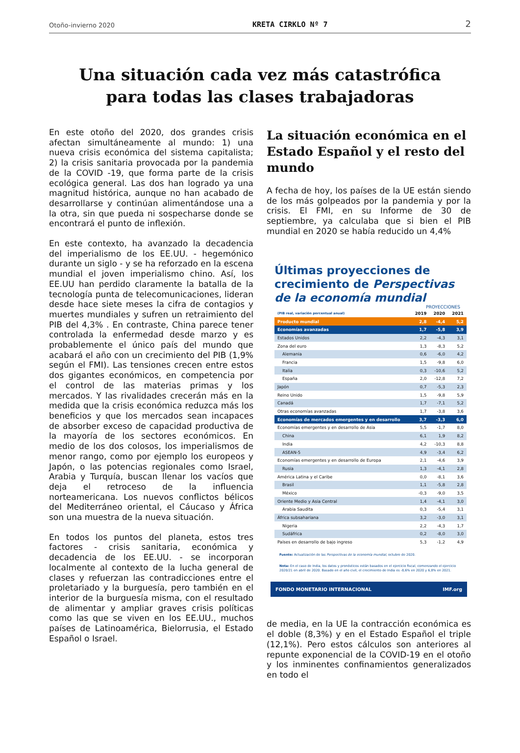Otoño-invierno 2020 KRETA CIRKLO Nº 7 2
Una situación cada vez más catastrófica
para todas las clases trabajadoras
En este otoño del 2020, dos grandes crisis afectan simultáneamente al mundo: 1) una nueva crisis económica del sistema capitalista; 2) la crisis sanitaria provocada por la pandemia de la COVID -19, que forma parte de la crisis ecológica general. Las dos han logrado ya una magnitud histórica, aunque no han acabado de desarrollarse y continúan alimentándose una a la otra, sin que pueda ni sospecharse donde se encontrará el punto de inflexión.
En este contexto, ha avanzado la decadencia del imperialismo de los EE.UU. - hegemónico durante un siglo - y se ha reforzado en la escena mundial el joven imperialismo chino. Así, los EE.UU han perdido claramente la batalla de la tecnología punta de telecomunicaciones, lideran desde hace siete meses la cifra de contagios y muertes mundiales y sufren un retraimiento del PIB del 4,3% . En contraste, China parece tener controlada la enfermedad desde marzo y es probablemente el único país del mundo que acabará el año con un crecimiento del PIB (1,9% según el FMI). Las tensiones crecen entre estos dos gigantes económicos, en competencia por el control de las materias primas y los mercados. Y las rivalidades crecerán más en la medida que la crisis económica reduzca más los beneficios y que los mercados sean incapaces de absorber exceso de capacidad productiva de la mayoría de los sectores económicos. En medio de los dos colosos, los imperialismos de menor rango, como por ejemplo los europeos y Japón, o las potencias regionales como Israel, Arabia y Turquía, buscan llenar los vacíos que deja el retroceso de la influencia norteamericana. Los nuevos conflictos bélicos del Mediterráneo oriental, el Cáucaso y África son una muestra de la nueva situación.
En todos los puntos del planeta, estos tres factores - crisis sanitaria, económica y decadencia de los EE.UU. - se incorporan localmente al contexto de la lucha general de clases y refuerzan las contradicciones entre el proletariado y la burguesía, pero también en el interior de la burguesía misma, con el resultado de alimentar y ampliar graves crisis políticas como las que se viven en los EE.UU., muchos países de Latinoamérica, Bielorrusia, el Estado Español o Israel.
La situación económica en el Estado Español y el resto del mundo
A fecha de hoy, los países de la UE están siendo de los más golpeados por la pandemia y por la crisis. El FMI, en su Informe de 30 de septiembre, ya calculaba que si bien el PIB mundial en 2020 se había reducido un 4,4%
Últimas proyecciones de crecimiento de Perspectivas de la economía mundial
PROYECCIONES
| (PIB real, variación porcentual anual) | 2019 | 2020 | 2021 |
| --- | --- | --- | --- |
| Producto mundial | 2,8 | -4,4 | 5,2 |
| Economías avanzadas | 1,7 | -5,8 | 3,9 |
| Estados Unidos | 2,2 | -4,3 | 3,1 |
| Zona del euro | 1,3 | -8,3 | 5,2 |
| Alemania | 0,6 | -6,0 | 4,2 |
| Francia | 1,5 | -9,8 | 6,0 |
| Italia | 0,3 | -10,6 | 5,2 |
| España | 2,0 | -12,8 | 7,2 |
| Japón | 0,7 | -5,3 | 2,3 |
| Reino Unido | 1,5 | -9,8 | 5,9 |
| Canadá | 1,7 | -7,1 | 5,2 |
| Otras economías avanzadas | 1,7 | -3,8 | 3,6 |
| Economías de mercados emergentes y en desarrollo | 3,7 | -3,3 | 6,0 |
| Economías emergentes y en desarrollo de Asia | 5,5 | -1,7 | 8,0 |
| China | 6,1 | 1,9 | 8,2 |
| India | 4,2 | -10,3 | 8,8 |
| ASEAN-5 | 4,9 | -3,4 | 6,2 |
| Economías emergentes y en desarrollo de Europa | 2,1 | -4,6 | 3,9 |
| Rusia | 1,3 | -4,1 | 2,8 |
| América Latina y el Caribe | 0,0 | -8,1 | 3,6 |
| Brasil | 1,1 | -5,8 | 2,8 |
| México | -0,3 | -9,0 | 3,5 |
| Oriente Medio y Asia Central | 1,4 | -4,1 | 3,0 |
| Arabia Saudita | 0,3 | -5,4 | 3,1 |
| África subsahariana | 3,2 | -3,0 | 3,1 |
| Nigeria | 2,2 | -4,3 | 1,7 |
| Sudáfrica | 0,2 | -8,0 | 3,0 |
| Países en desarrollo de bajo ingreso | 5,3 | -1,2 | 4,9 |
Fuente: Actualización de las Perspectivas de la economía mundial, octubre de 2020.
Nota: En el caso de India, los datos y pronósticos están basados en el ejercicio fiscal, comenzando el ejercicio 2020/21 en abril de 2020. Basado en el año civil, el crecimiento de India es -8,6% en 2020 y 6,8% en 2021.
FONDO MONETARIO INTERNACIONAL IMF.org
de media, en la UE la contracción económica es el doble (8,3%) y en el Estado Español el triple (12,1%). Pero estos cálculos son anteriores al repunte exponencial de la COVID-19 en el otoño y los inminentes confinamientos generalizados en todo el